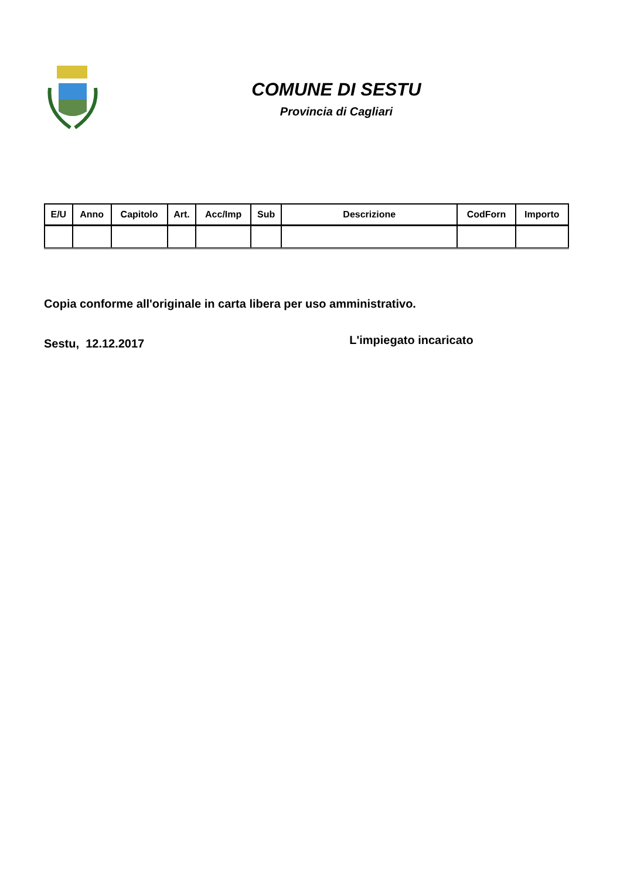COMUNE DI SESTU
Provincia di Cagliari
| E/U | Anno | Capitolo | Art. | Acc/Imp | Sub | Descrizione | CodForn | Importo |
| --- | --- | --- | --- | --- | --- | --- | --- | --- |
Copia conforme all'originale in carta libera per uso amministrativo.
Sestu, 12.12.2017 L'impiegato incaricato